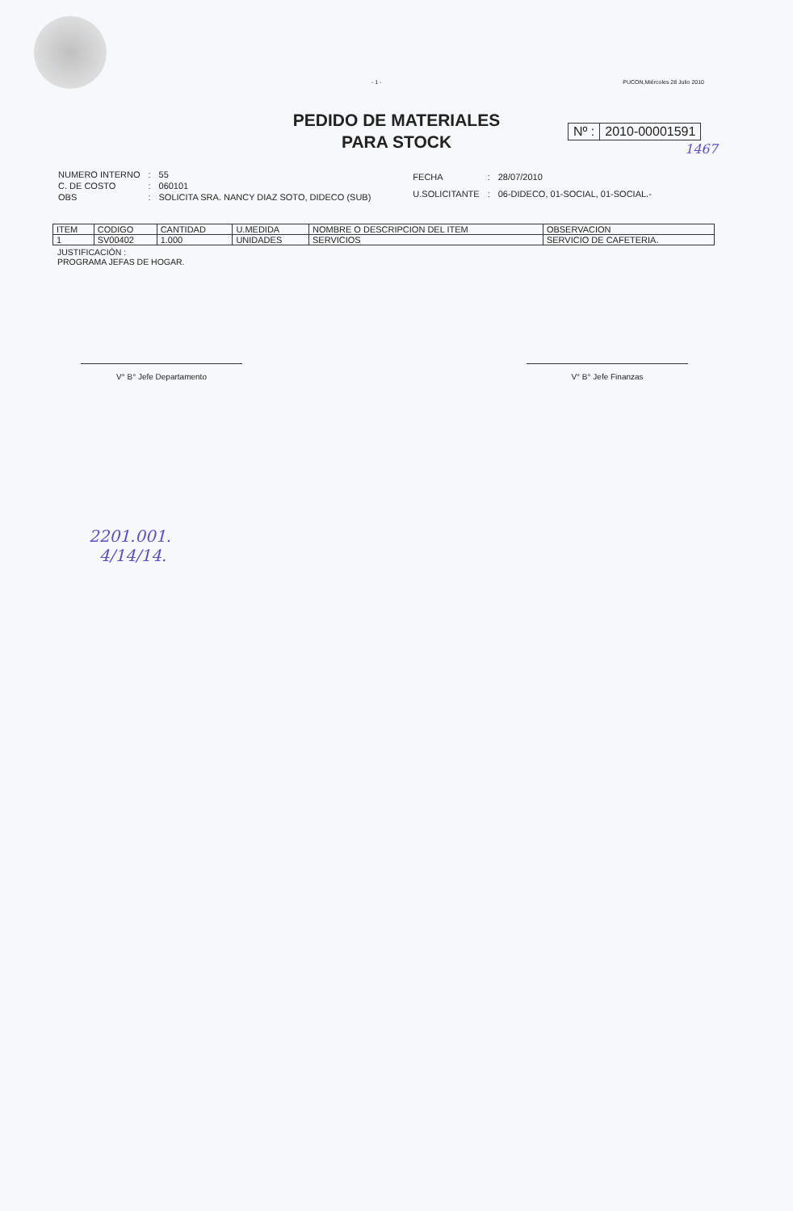- 1 - PUCON,Miércoles 28 Julio 2010
PEDIDO DE MATERIALES
PARA STOCK
Nº : 2010-00001591
1467
| NUMERO INTERNO | : | 55 |
| C. DE COSTO | : | 060101 |
| OBS | : | SOLICITA SRA. NANCY DIAZ SOTO, DIDECO (SUB) |
| FECHA | : | 28/07/2010 |
| U.SOLICITANTE | : | 06-DIDECO, 01-SOCIAL, 01-SOCIAL.- |
| ITEM | CODIGO | CANTIDAD | U.MEDIDA | NOMBRE O DESCRIPCION DEL ITEM | OBSERVACION |
| --- | --- | --- | --- | --- | --- |
| 1 | SV00402 | 1.000 | UNIDADES | SERVICIOS | SERVICIO DE CAFETERIA. |
JUSTIFICACIÓN :
PROGRAMA JEFAS DE HOGAR.
V° B° Jefe Departamento V° B° Jefe Finanzas
2201.001.
4/14/14.